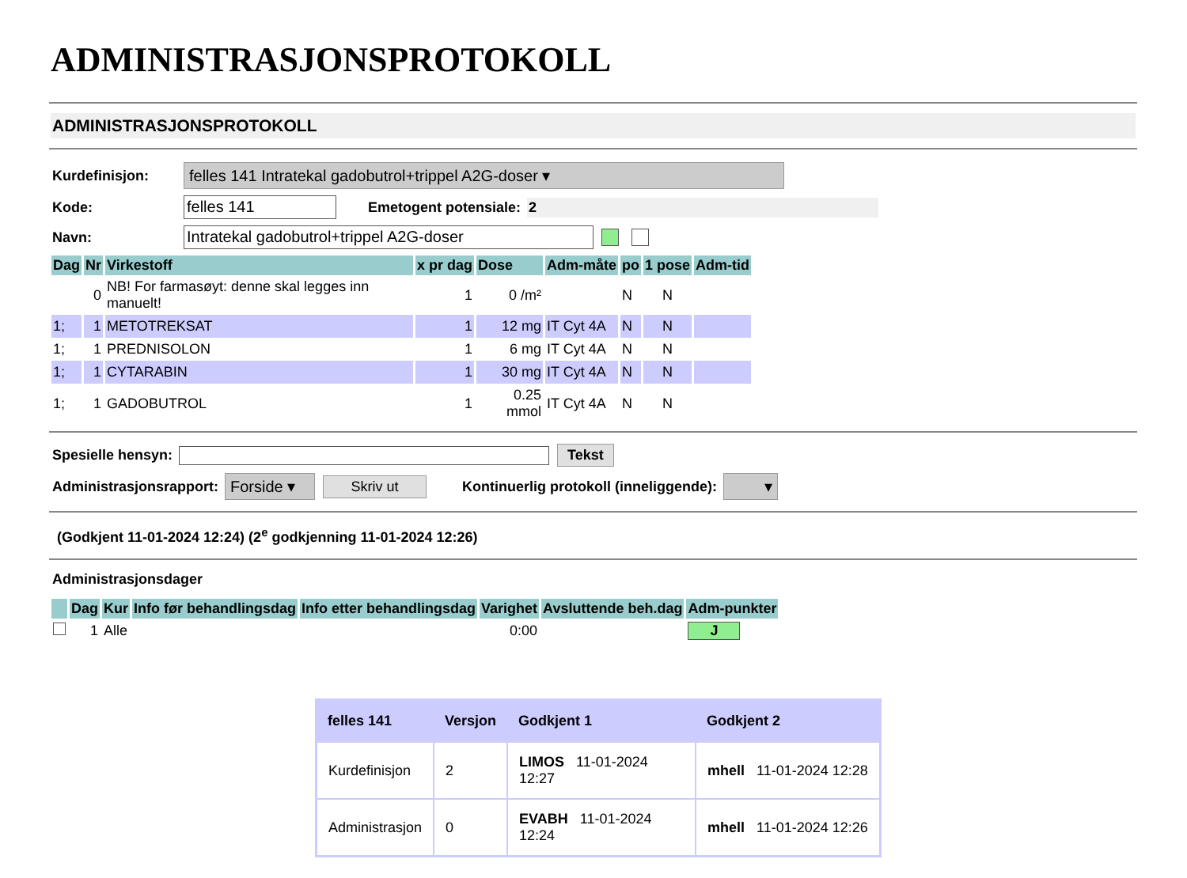ADMINISTRASJONSPROTOKOLL
ADMINISTRASJONSPROTOKOLL
Kurdefinisjon: felles 141 Intratekal gadobutrol+trippel A2G-doser ▾
Kode: felles 141 Emetogent potensiale: 2
Navn: Intratekal gadobutrol+trippel A2G-doser
| Dag | Nr | Virkestoff | x pr dag | Dose | Adm-måte | po | 1 pose | Adm-tid |
| --- | --- | --- | --- | --- | --- | --- | --- | --- |
| | 0 | NB! For farmasøyt: denne skal legges inn manuelt! | 1 | 0 /m² | | N | N | |
| 1; | 1 | METOTREKSAT | 1 | 12 mg | IT Cyt 4A | N | N | |
| 1; | 1 | PREDNISOLON | 1 | 6 mg | IT Cyt 4A | N | N | |
| 1; | 1 | CYTARABIN | 1 | 30 mg | IT Cyt 4A | N | N | |
| 1; | 1 | GADOBUTROL | 1 | 0.25 mmol | IT Cyt 4A | N | N | |
Spesielle hensyn: Tekst
Administrasjonsrapport: Forside ▾ Skriv ut Kontinuerlig protokoll (inneliggende): ▾
(Godkjent 11-01-2024 12:24) (2<sup>e</sup> godkjenning 11-01-2024 12:26)
Administrasjonsdager
| | Dag | Kur | Info før behandlingsdag | Info etter behandlingsdag | Varighet | Avsluttende beh.dag | Adm-punkter |
| --- | --- | --- | --- | --- | --- | --- | --- |
| | 1 | Alle | | | 0:00 | | J |
| felles 141 | Versjon | Godkjent 1 | Godkjent 2 |
| --- | --- | --- | --- |
| Kurdefinisjon | 2 | LIMOS 11-01-2024 12:27 | mhell 11-01-2024 12:28 |
| Administrasjon | 0 | EVABH 11-01-2024 12:24 | mhell 11-01-2024 12:26 |